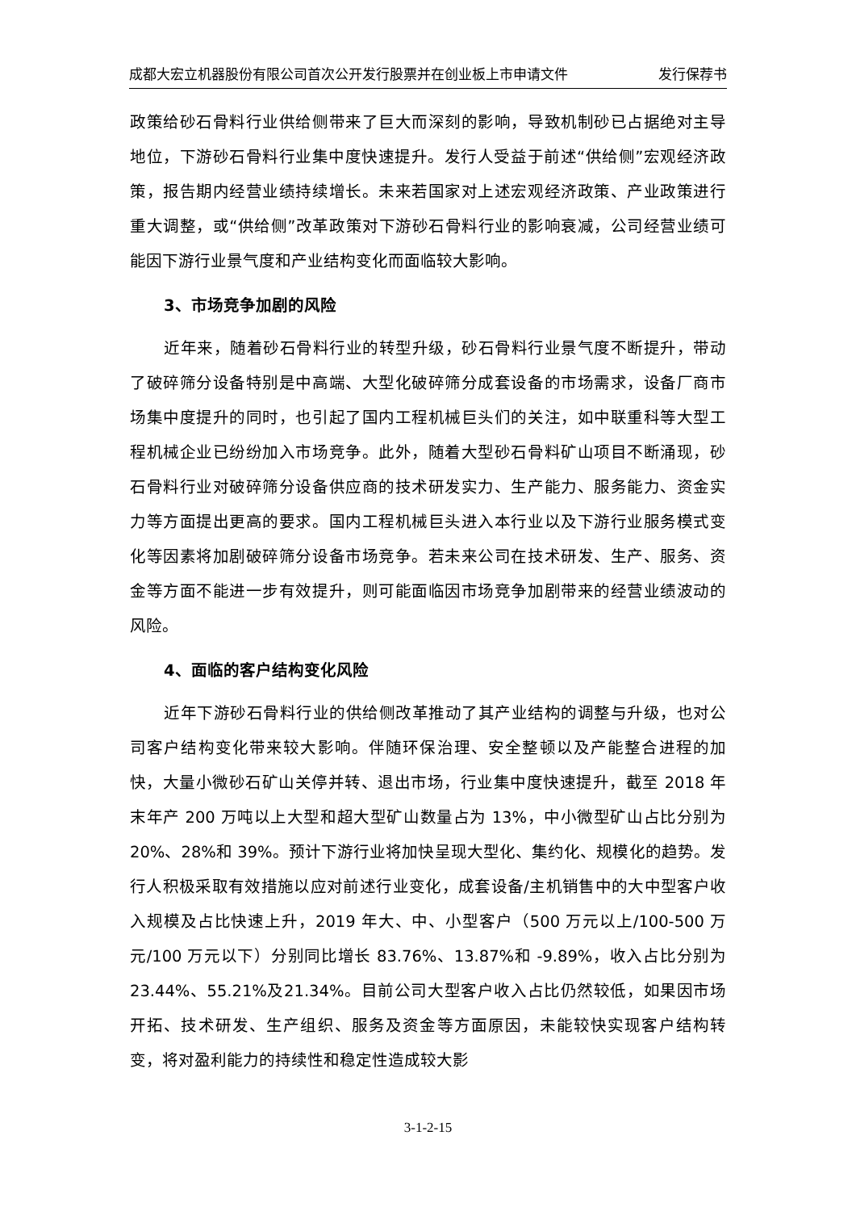成都大宏立机器股份有限公司首次公开发行股票并在创业板上市申请文件 发行保荐书
政策给砂石骨料行业供给侧带来了巨大而深刻的影响，导致机制砂已占据绝对主导地位，下游砂石骨料行业集中度快速提升。发行人受益于前述“供给侧”宏观经济政策，报告期内经营业绩持续增长。未来若国家对上述宏观经济政策、产业政策进行重大调整，或“供给侧”改革政策对下游砂石骨料行业的影响衰减，公司经营业绩可能因下游行业景气度和产业结构变化而面临较大影响。
3、市场竞争加剧的风险
近年来，随着砂石骨料行业的转型升级，砂石骨料行业景气度不断提升，带动了破碎筛分设备特别是中高端、大型化破碎筛分成套设备的市场需求，设备厂商市场集中度提升的同时，也引起了国内工程机械巨头们的关注，如中联重科等大型工程机械企业已纷纷加入市场竞争。此外，随着大型砂石骨料矿山项目不断涌现，砂石骨料行业对破碎筛分设备供应商的技术研发实力、生产能力、服务能力、资金实力等方面提出更高的要求。国内工程机械巨头进入本行业以及下游行业服务模式变化等因素将加剧破碎筛分设备市场竞争。若未来公司在技术研发、生产、服务、资金等方面不能进一步有效提升，则可能面临因市场竞争加剧带来的经营业绩波动的风险。
4、面临的客户结构变化风险
近年下游砂石骨料行业的供给侧改革推动了其产业结构的调整与升级，也对公司客户结构变化带来较大影响。伴随环保治理、安全整顿以及产能整合进程的加快，大量小微砂石矿山关停并转、退出市场，行业集中度快速提升，截至 2018 年末年产 200 万吨以上大型和超大型矿山数量占为 13%，中小微型矿山占比分别为 20%、28%和 39%。预计下游行业将加快呈现大型化、集约化、规模化的趋势。发行人积极采取有效措施以应对前述行业变化，成套设备/主机销售中的大中型客户收入规模及占比快速上升，2019 年大、中、小型客户（500 万元以上/100-500 万元/100 万元以下）分别同比增长 83.76%、13.87%和 -9.89%，收入占比分别为23.44%、55.21%及21.34%。目前公司大型客户收入占比仍然较低，如果因市场开拓、技术研发、生产组织、服务及资金等方面原因，未能较快实现客户结构转变，将对盈利能力的持续性和稳定性造成较大影
3-1-2-15